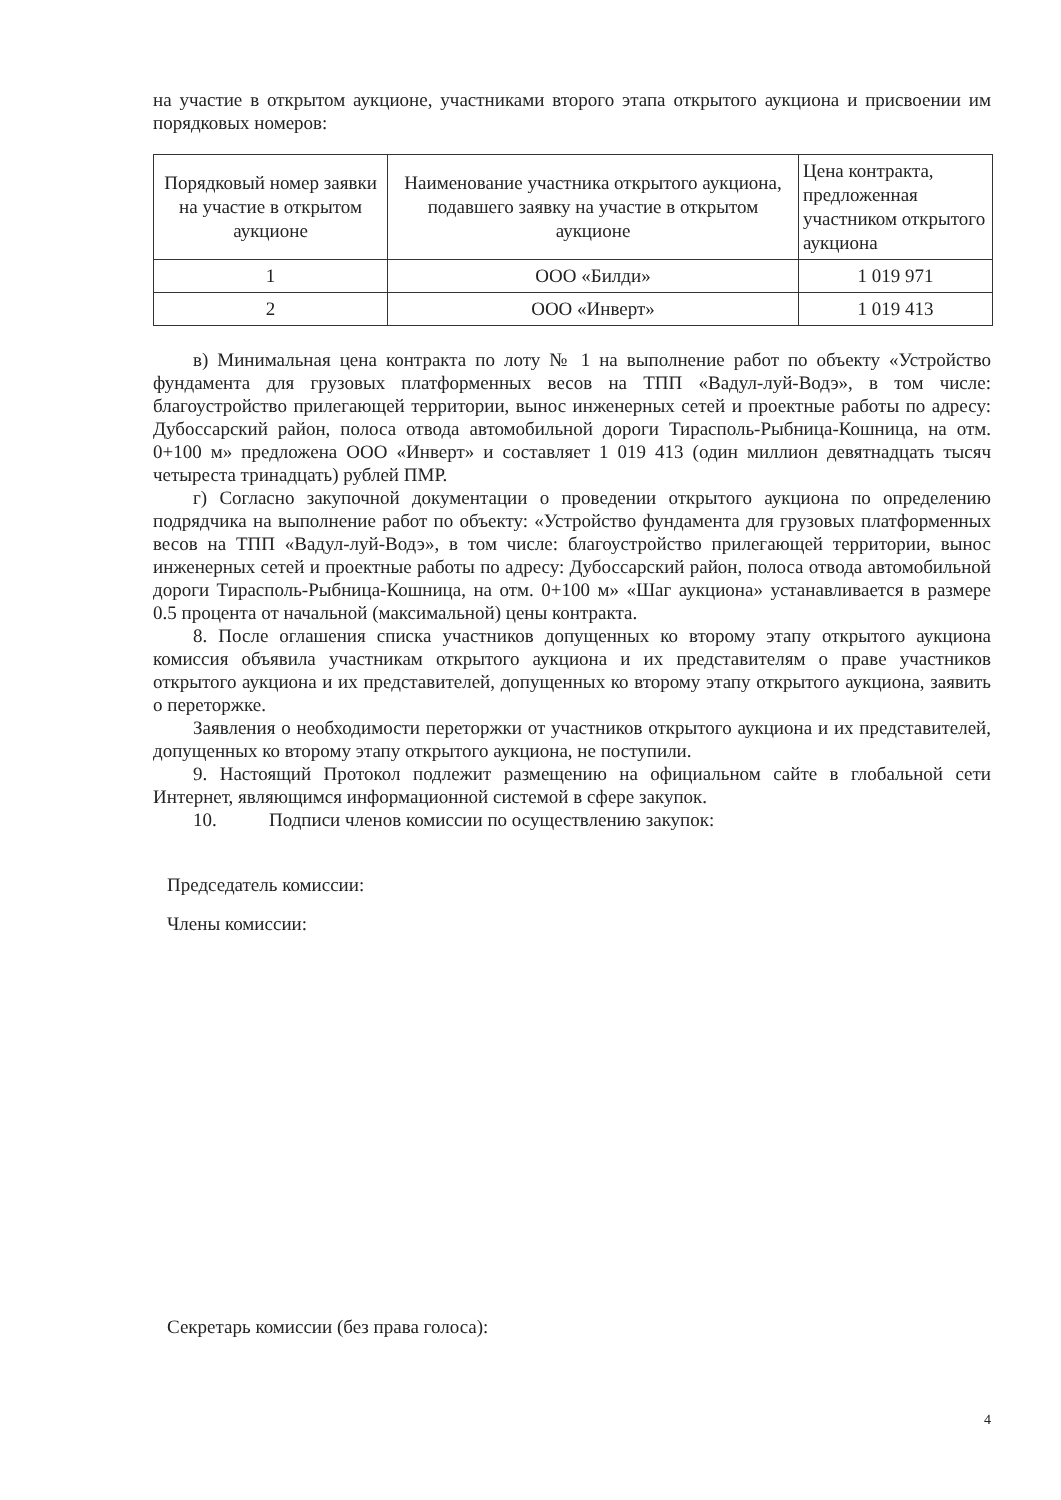на участие в открытом аукционе, участниками второго этапа открытого аукциона и присвоении им порядковых номеров:
| Порядковый номер заявки на участие в открытом аукционе | Наименование участника открытого аукциона, подавшего заявку на участие в открытом аукционе | Цена контракта, предложенная участником открытого аукциона |
| 1 | ООО «Билди» | 1 019 971 |
| 2 | ООО «Инверт» | 1 019 413 |
в) Минимальная цена контракта по лоту № 1 на выполнение работ по объекту «Устройство фундамента для грузовых платформенных весов на ТПП «Вадул-луй-Водэ», в том числе: благоустройство прилегающей территории, вынос инженерных сетей и проектные работы по адресу: Дубоссарский район, полоса отвода автомобильной дороги Тирасполь-Рыбница-Кошница, на отм. 0+100 м» предложена ООО «Инверт» и составляет 1 019 413 (один миллион девятнадцать тысяч четыреста тринадцать) рублей ПМР.
г) Согласно закупочной документации о проведении открытого аукциона по определению подрядчика на выполнение работ по объекту: «Устройство фундамента для грузовых платформенных весов на ТПП «Вадул-луй-Водэ», в том числе: благоустройство прилегающей территории, вынос инженерных сетей и проектные работы по адресу: Дубоссарский район, полоса отвода автомобильной дороги Тирасполь-Рыбница-Кошница, на отм. 0+100 м» «Шаг аукциона» устанавливается в размере 0.5 процента от начальной (максимальной) цены контракта.
8. После оглашения списка участников допущенных ко второму этапу открытого аукциона комиссия объявила участникам открытого аукциона и их представителям о праве участников открытого аукциона и их представителей, допущенных ко второму этапу открытого аукциона, заявить о переторжке.
Заявления о необходимости переторжки от участников открытого аукциона и их представителей, допущенных ко второму этапу открытого аукциона, не поступили.
9. Настоящий Протокол подлежит размещению на официальном сайте в глобальной сети Интернет, являющимся информационной системой в сфере закупок.
10. Подписи членов комиссии по осуществлению закупок:
Председатель комиссии:
Члены комиссии:
Секретарь комиссии (без права голоса):
4